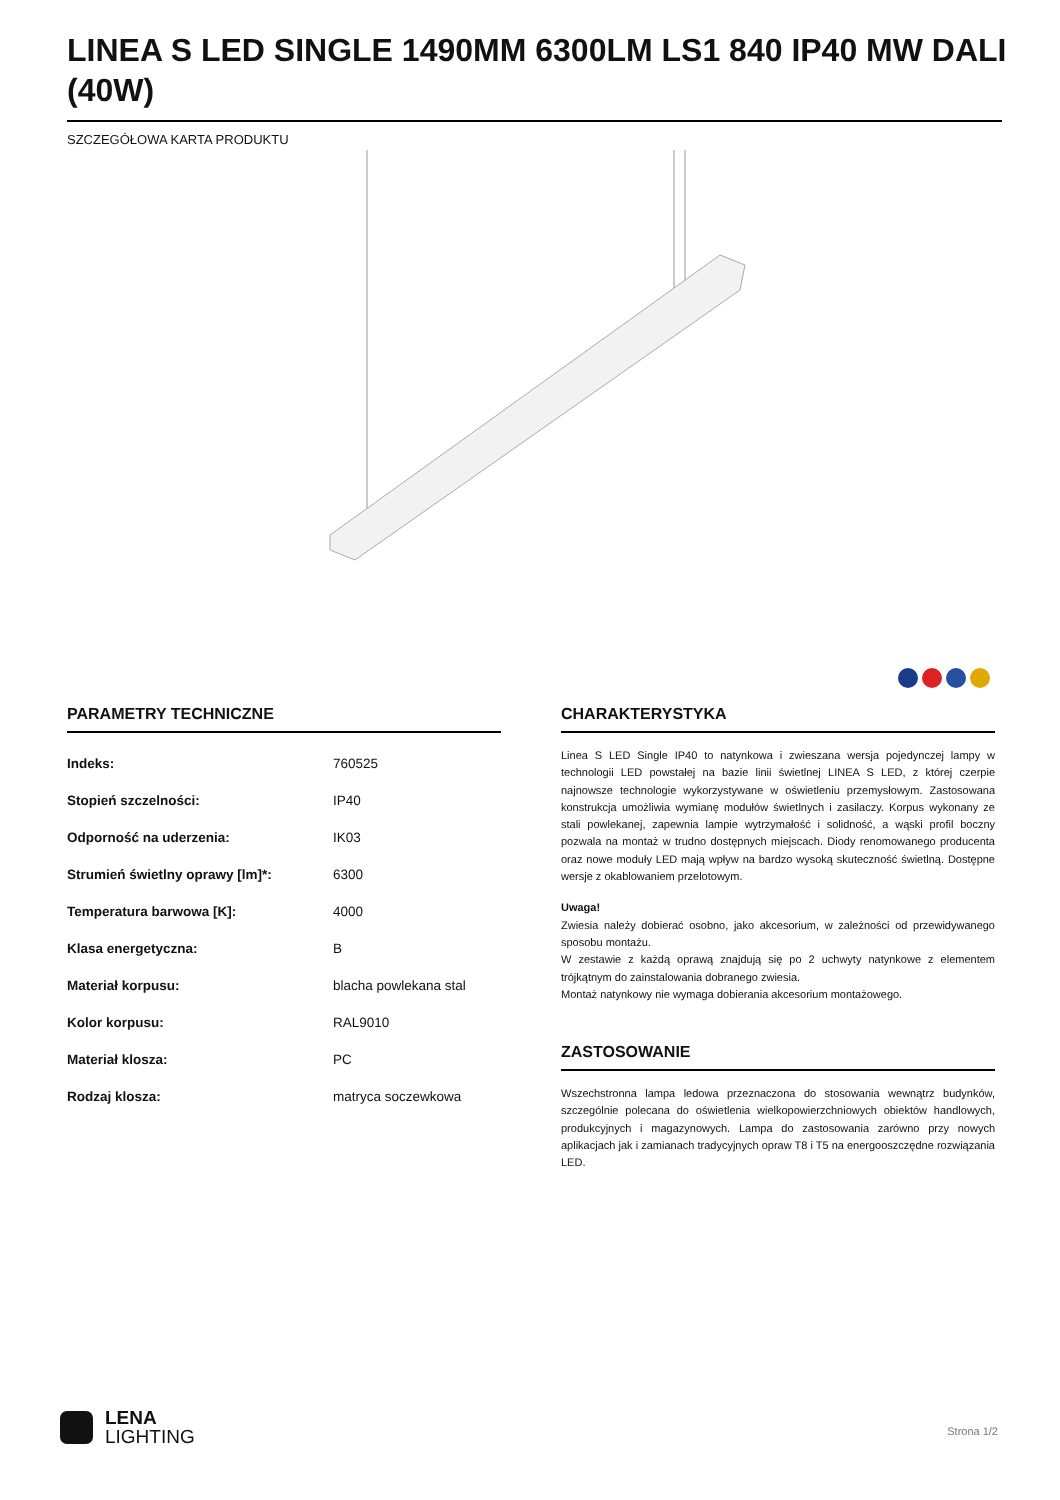LINEA S LED SINGLE 1490MM 6300LM LS1 840 IP40 MW DALI (40W)
SZCZEGÓŁOWA KARTA PRODUKTU
PARAMETRY TECHNICZNE
| Indeks: | 760525 |
| Stopień szczelności: | IP40 |
| Odporność na uderzenia: | IK03 |
| Strumień świetlny oprawy [lm]*: | 6300 |
| Temperatura barwowa [K]: | 4000 |
| Klasa energetyczna: | B |
| Materiał korpusu: | blacha powlekana stal |
| Kolor korpusu: | RAL9010 |
| Materiał klosza: | PC |
| Rodzaj klosza: | matryca soczewkowa |
CHARAKTERYSTYKA
Linea S LED Single IP40 to natynkowa i zwieszana wersja pojedynczej lampy w technologii LED powstałej na bazie linii świetlnej LINEA S LED, z której czerpie najnowsze technologie wykorzystywane w oświetleniu przemysłowym. Zastosowana konstrukcja umożliwia wymianę modułów świetlnych i zasilaczy. Korpus wykonany ze stali powlekanej, zapewnia lampie wytrzymałość i solidność, a wąski profil boczny pozwala na montaż w trudno dostępnych miejscach. Diody renomowanego producenta oraz nowe moduły LED mają wpływ na bardzo wysoką skuteczność świetlną. Dostępne wersje z okablowaniem przelotowym.
Uwaga!
Zwiesia należy dobierać osobno, jako akcesorium, w zależności od przewidywanego sposobu montażu.
W zestawie z każdą oprawą znajdują się po 2 uchwyty natynkowe z elementem trójkątnym do zainstalowania dobranego zwiesia.
Montaż natynkowy nie wymaga dobierania akcesorium montażowego.
ZASTOSOWANIE
Wszechstronna lampa ledowa przeznaczona do stosowania wewnątrz budynków, szczególnie polecana do oświetlenia wielkopowierzchniowych obiektów handlowych, produkcyjnych i magazynowych. Lampa do zastosowania zarówno przy nowych aplikacjach jak i zamianach tradycyjnych opraw T8 i T5 na energooszczędne rozwiązania LED.
LENA
LIGHTING
Strona 1/2